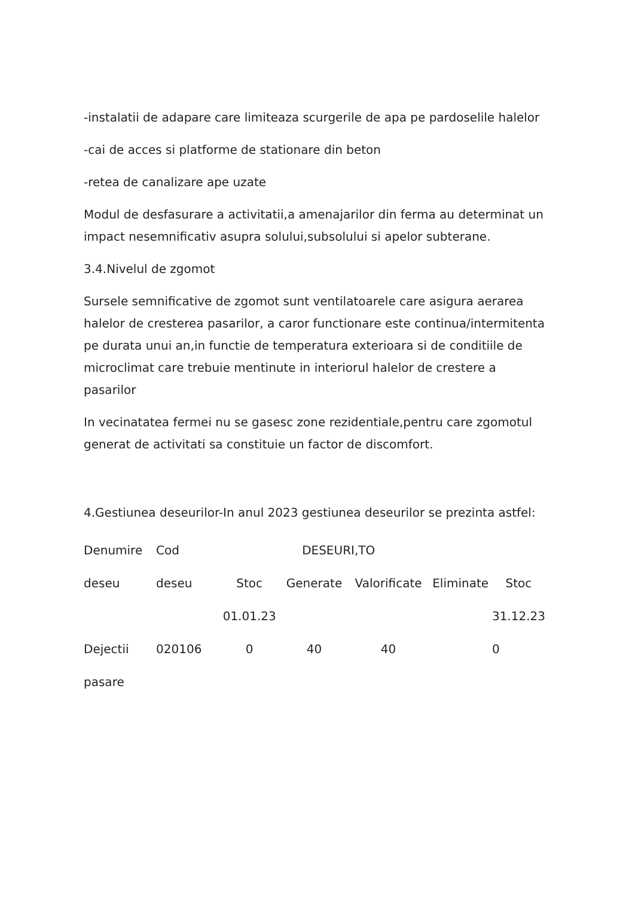-instalatii de adapare care limiteaza scurgerile de apa pe pardoselile halelor
-cai de acces si platforme de stationare din beton
-retea de canalizare ape uzate
Modul de desfasurare a activitatii,a amenajarilor din ferma au determinat un impact nesemnificativ asupra solului,subsolului si apelor subterane.
3.4.Nivelul de zgomot
Sursele semnificative de zgomot sunt ventilatoarele care asigura aerarea halelor de cresterea pasarilor, a caror functionare este continua/intermitenta pe durata unui an,in functie de temperatura exterioara si de conditiile de microclimat care trebuie mentinute in interiorul halelor de crestere a pasarilor
In vecinatatea fermei nu se gasesc zone rezidentiale,pentru care zgomotul generat de activitati sa constituie un factor de discomfort.
4.Gestiunea deseurilor-In anul 2023 gestiunea deseurilor se prezinta astfel:
| Denumire | Cod | DESEURI,TO | | | | |
| deseu | deseu | Stoc | Generate | Valorificate | Eliminate | Stoc |
| | | 01.01.23 | | | | 31.12.23 |
| Dejectii | 020106 | 0 | 40 | 40 | | 0 |
| pasare | | | | | | |